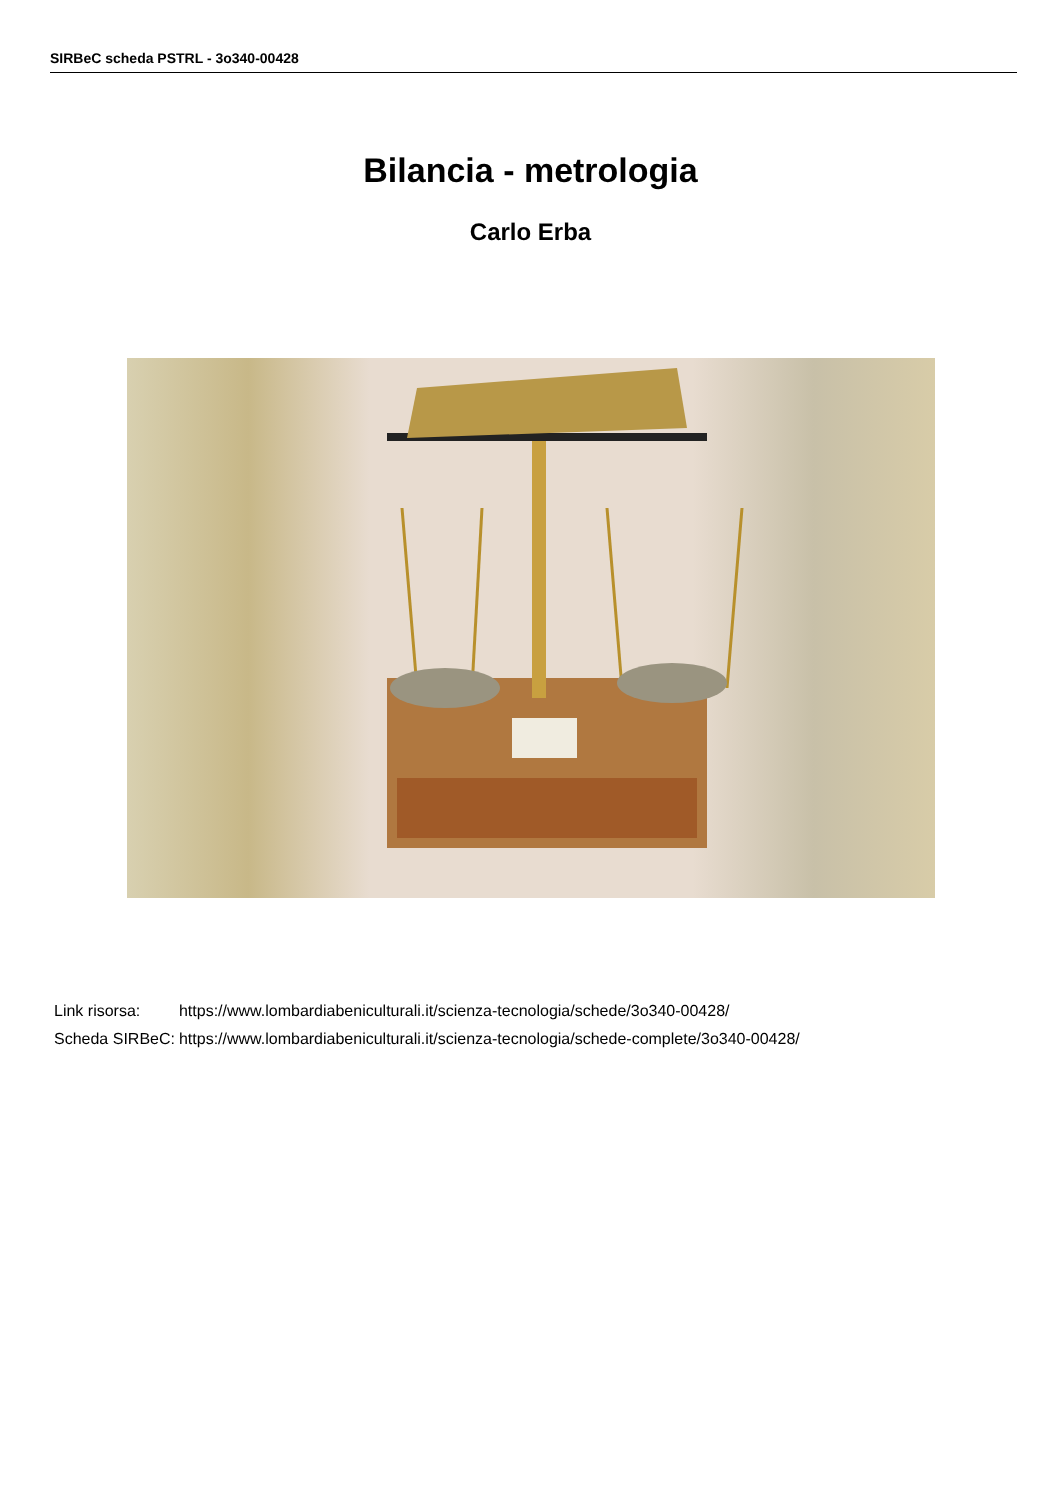SIRBeC scheda PSTRL - 3o340-00428
Bilancia - metrologia
Carlo Erba
| Link risorsa: | https://www.lombardiabeniculturali.it/scienza-tecnologia/schede/3o340-00428/ |
| Scheda SIRBeC: | https://www.lombardiabeniculturali.it/scienza-tecnologia/schede-complete/3o340-00428/ |